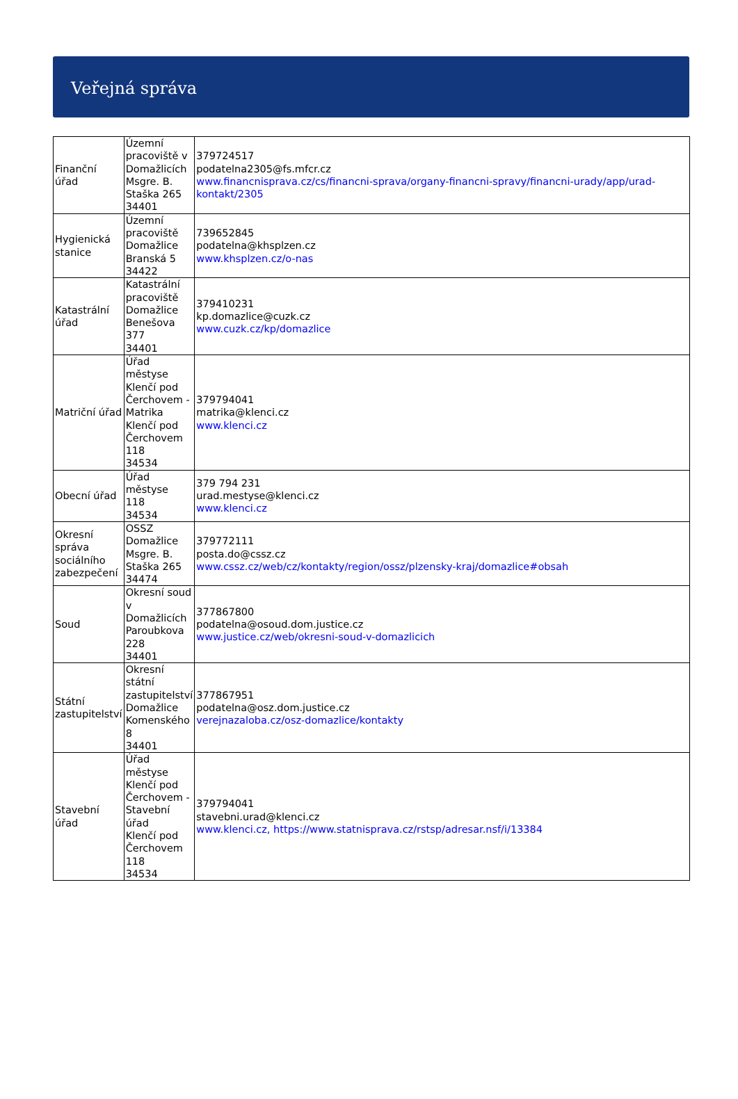Veřejná správa
| Finanční úřad | Územní pracoviště v Domažlicích Msgre. B. Staška 265 34401 | 379724517 podatelna2305@fs.mfcr.cz www.financnisprava.cz/cs/financni-sprava/organy-financni-spravy/financni-urady/app/urad-kontakt/2305 |
| Hygienická stanice | Územní pracoviště Domažlice Branská 5 34422 | 739652845 podatelna@khsplzen.cz www.khsplzen.cz/o-nas |
| Katastrální úřad | Katastrální pracoviště Domažlice Benešova 377 34401 | 379410231 kp.domazlice@cuzk.cz www.cuzk.cz/kp/domazlice |
| Matriční úřad | Úřad městyse Klenčí pod Čerchovem - Matrika Klenčí pod Čerchovem 118 34534 | 379794041 matrika@klenci.cz www.klenci.cz |
| Obecní úřad | Úřad městyse 118 34534 | 379 794 231 urad.mestyse@klenci.cz www.klenci.cz |
| Okresní správa sociálního zabezpečení | OSSZ Domažlice Msgre. B. Staška 265 34474 | 379772111 posta.do@cssz.cz www.cssz.cz/web/cz/kontakty/region/ossz/plzensky-kraj/domazlice#obsah |
| Soud | Okresní soud v Domažlicích Paroubkova 228 34401 | 377867800 podatelna@osoud.dom.justice.cz www.justice.cz/web/okresni-soud-v-domazlicich |
| Státní zastupitelství | Okresní státní zastupitelství Domažlice Komenského 8 34401 | 377867951 podatelna@osz.dom.justice.cz verejnazaloba.cz/osz-domazlice/kontakty |
| Stavební úřad | Úřad městyse Klenčí pod Čerchovem - Stavební úřad Klenčí pod Čerchovem 118 34534 | 379794041 stavebni.urad@klenci.cz www.klenci.cz, https://www.statnisprava.cz/rstsp/adresar.nsf/i/13384 |